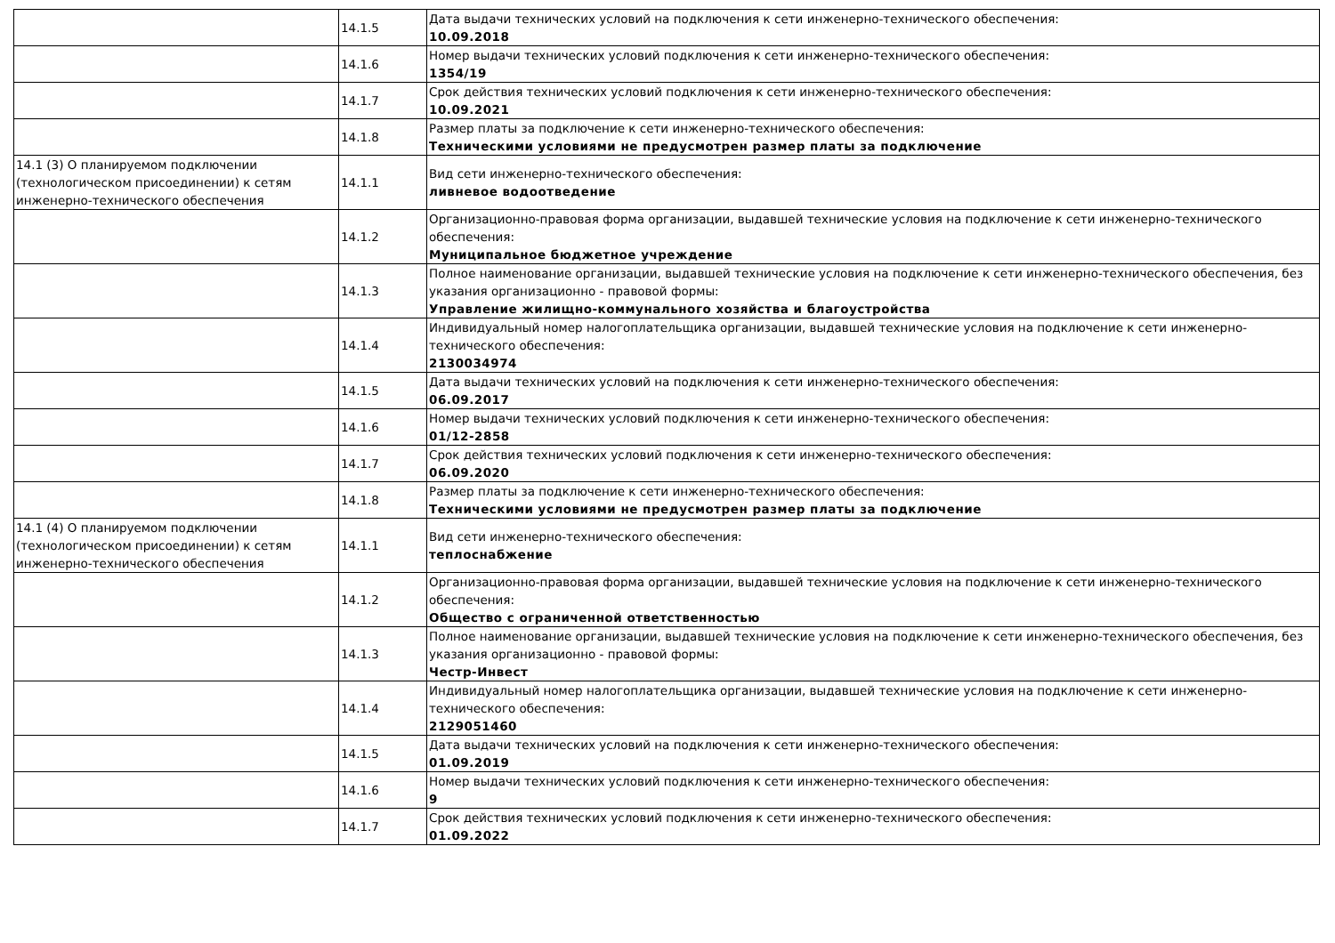| | 14.1.5 | Дата выдачи технических условий на подключения к сети инженерно-технического обеспечения: 10.09.2018 |
| | 14.1.6 | Номер выдачи технических условий подключения к сети инженерно-технического обеспечения: 1354/19 |
| | 14.1.7 | Срок действия технических условий подключения к сети инженерно-технического обеспечения: 10.09.2021 |
| | 14.1.8 | Размер платы за подключение к сети инженерно-технического обеспечения: Техническими условиями не предусмотрен размер платы за подключение |
| 14.1 (3) О планируемом подключении (технологическом присоединении) к сетям инженерно-технического обеспечения | 14.1.1 | Вид сети инженерно-технического обеспечения: ливневое водоотведение |
| | 14.1.2 | Организационно-правовая форма организации, выдавшей технические условия на подключение к сети инженерно-технического обеспечения: Муниципальное бюджетное учреждение |
| | 14.1.3 | Полное наименование организации, выдавшей технические условия на подключение к сети инженерно-технического обеспечения, без указания организационно - правовой формы: Управление жилищно-коммунального хозяйства и благоустройства |
| | 14.1.4 | Индивидуальный номер налогоплательщика организации, выдавшей технические условия на подключение к сети инженерно-технического обеспечения: 2130034974 |
| | 14.1.5 | Дата выдачи технических условий на подключения к сети инженерно-технического обеспечения: 06.09.2017 |
| | 14.1.6 | Номер выдачи технических условий подключения к сети инженерно-технического обеспечения: 01/12-2858 |
| | 14.1.7 | Срок действия технических условий подключения к сети инженерно-технического обеспечения: 06.09.2020 |
| | 14.1.8 | Размер платы за подключение к сети инженерно-технического обеспечения: Техническими условиями не предусмотрен размер платы за подключение |
| 14.1 (4) О планируемом подключении (технологическом присоединении) к сетям инженерно-технического обеспечения | 14.1.1 | Вид сети инженерно-технического обеспечения: теплоснабжение |
| | 14.1.2 | Организационно-правовая форма организации, выдавшей технические условия на подключение к сети инженерно-технического обеспечения: Общество с ограниченной ответственностью |
| | 14.1.3 | Полное наименование организации, выдавшей технические условия на подключение к сети инженерно-технического обеспечения, без указания организационно - правовой формы: Честр-Инвест |
| | 14.1.4 | Индивидуальный номер налогоплательщика организации, выдавшей технические условия на подключение к сети инженерно-технического обеспечения: 2129051460 |
| | 14.1.5 | Дата выдачи технических условий на подключения к сети инженерно-технического обеспечения: 01.09.2019 |
| | 14.1.6 | Номер выдачи технических условий подключения к сети инженерно-технического обеспечения: 9 |
| | 14.1.7 | Срок действия технических условий подключения к сети инженерно-технического обеспечения: 01.09.2022 |